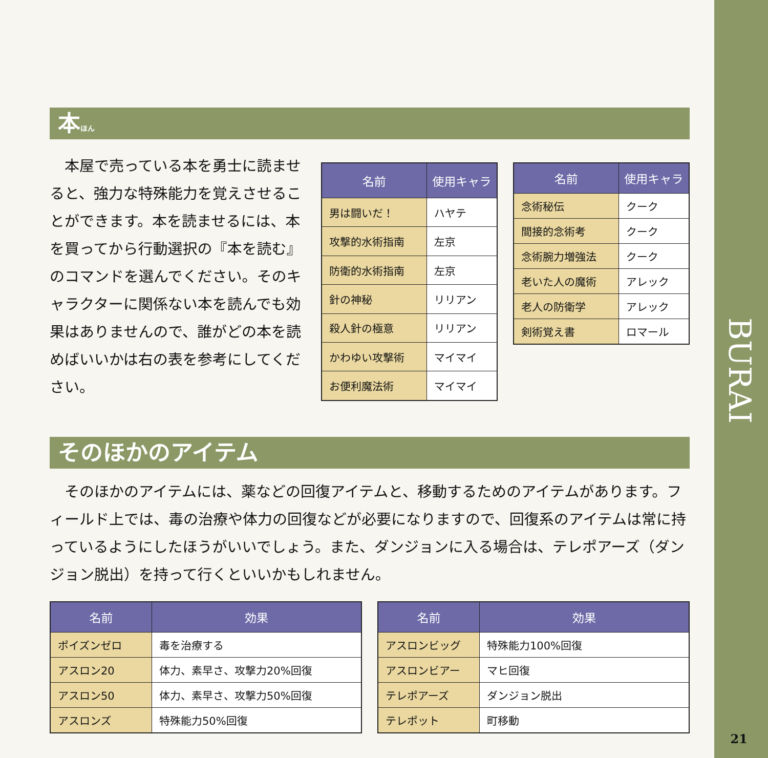BURAI
本ほん
　本屋で売っている本を勇士に読ませると、強力な特殊能力を覚えさせることができます。本を読ませるには、本を買ってから行動選択の『本を読む』のコマンドを選んでください。そのキャラクターに関係ない本を読んでも効果はありませんので、誰がどの本を読めばいいかは右の表を参考にしてください。
| 名前 | 使用キャラ |
| --- | --- |
| 男は闘いだ！ | ハヤテ |
| 攻撃的水術指南 | 左京 |
| 防衛的水術指南 | 左京 |
| 針の神秘 | リリアン |
| 殺人針の極意 | リリアン |
| かわゆい攻撃術 | マイマイ |
| お便利魔法術 | マイマイ |
| 名前 | 使用キャラ |
| --- | --- |
| 念術秘伝 | クーク |
| 間接的念術考 | クーク |
| 念術腕力増強法 | クーク |
| 老いた人の魔術 | アレック |
| 老人の防衛学 | アレック |
| 剣術覚え書 | ロマール |
そのほかのアイテム
　そのほかのアイテムには、薬などの回復アイテムと、移動するためのアイテムがあります。フィールド上では、毒の治療や体力の回復などが必要になりますので、回復系のアイテムは常に持っているようにしたほうがいいでしょう。また、ダンジョンに入る場合は、テレポアーズ（ダンジョン脱出）を持って行くといいかもしれません。
| 名前 | 効果 |
| --- | --- |
| ポイズンゼロ | 毒を治療する |
| アスロン20 | 体力、素早さ、攻撃力20%回復 |
| アスロン50 | 体力、素早さ、攻撃力50%回復 |
| アスロンズ | 特殊能力50%回復 |
| 名前 | 効果 |
| --- | --- |
| アスロンビッグ | 特殊能力100%回復 |
| アスロンビアー | マヒ回復 |
| テレポアーズ | ダンジョン脱出 |
| テレポット | 町移動 |
21